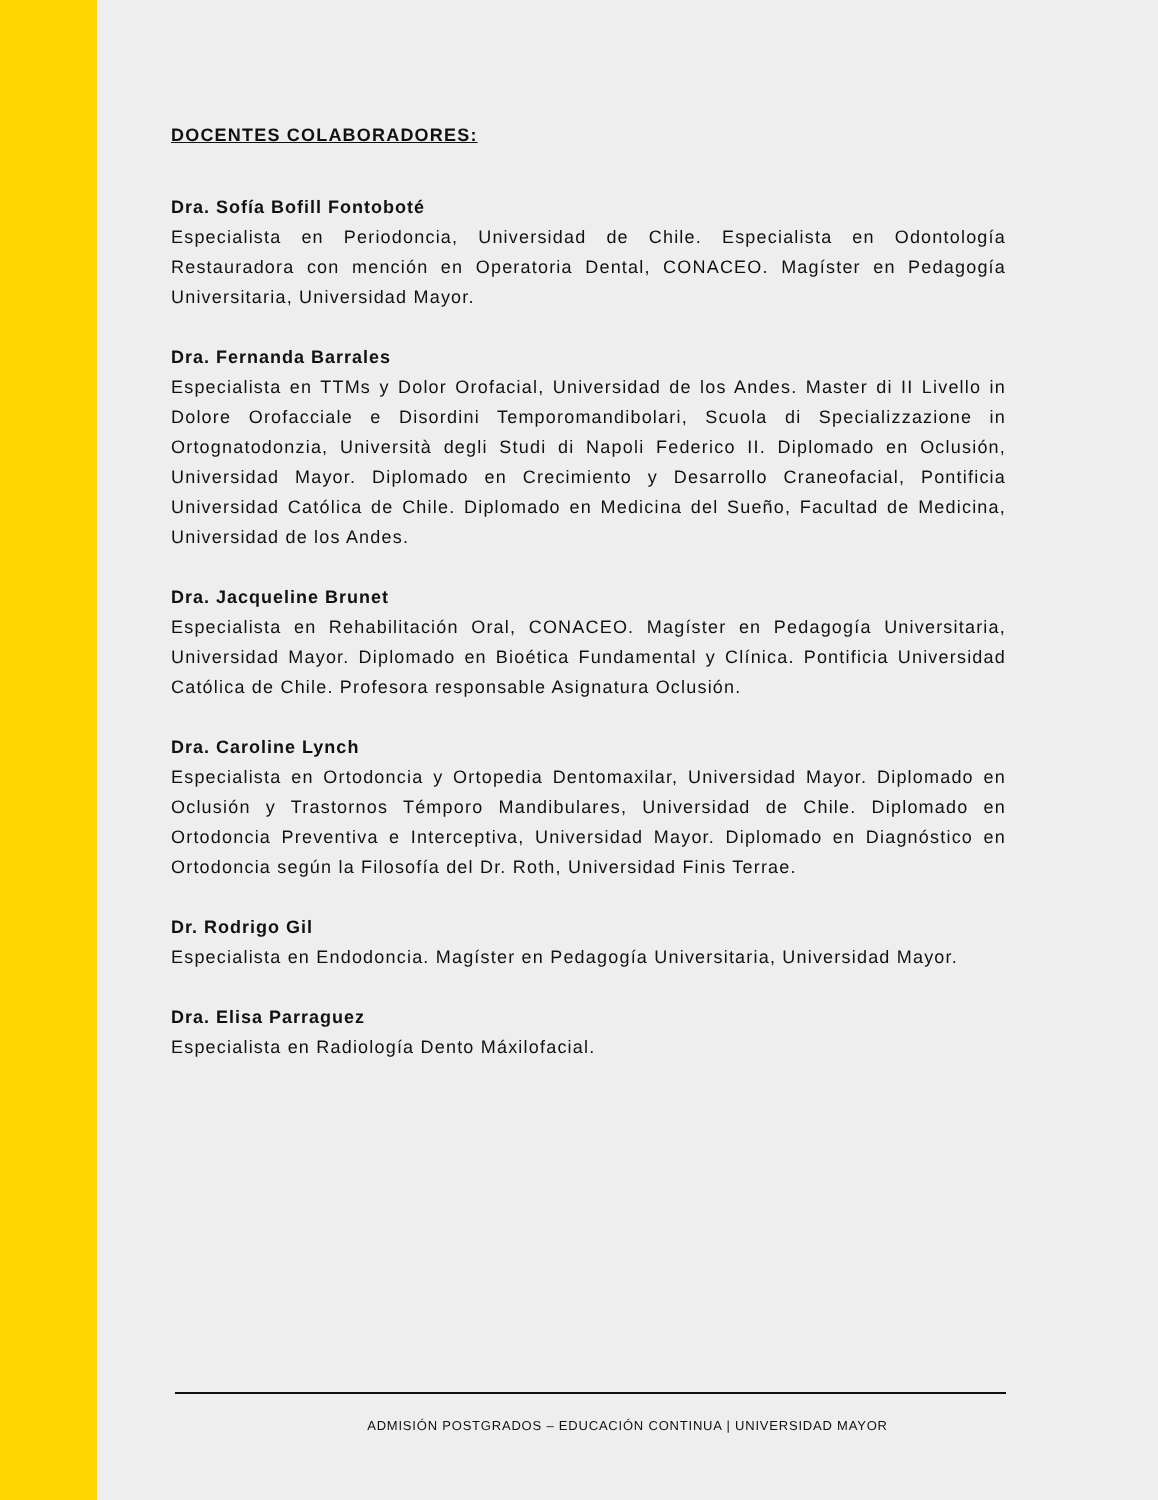DOCENTES COLABORADORES:
Dra. Sofía Bofill Fontoboté
Especialista en Periodoncia, Universidad de Chile. Especialista en Odontología Restauradora con mención en Operatoria Dental, CONACEO. Magíster en Pedagogía Universitaria, Universidad Mayor.
Dra. Fernanda Barrales
Especialista en TTMs y Dolor Orofacial, Universidad de los Andes. Master di II Livello in Dolore Orofacciale e Disordini Temporomandibolari, Scuola di Specializzazione in Ortognatodonzia, Università degli Studi di Napoli Federico II. Diplomado en Oclusión, Universidad Mayor. Diplomado en Crecimiento y Desarrollo Craneofacial, Pontificia Universidad Católica de Chile. Diplomado en Medicina del Sueño, Facultad de Medicina, Universidad de los Andes.
Dra. Jacqueline Brunet
Especialista en Rehabilitación Oral, CONACEO. Magíster en Pedagogía Universitaria, Universidad Mayor. Diplomado en Bioética Fundamental y Clínica. Pontificia Universidad Católica de Chile. Profesora responsable Asignatura Oclusión.
Dra. Caroline Lynch
Especialista en Ortodoncia y Ortopedia Dentomaxilar, Universidad Mayor. Diplomado en Oclusión y Trastornos Témporo Mandibulares, Universidad de Chile. Diplomado en Ortodoncia Preventiva e Interceptiva, Universidad Mayor. Diplomado en Diagnóstico en Ortodoncia según la Filosofía del Dr. Roth, Universidad Finis Terrae.
Dr. Rodrigo Gil
Especialista en Endodoncia. Magíster en Pedagogía Universitaria, Universidad Mayor.
Dra. Elisa Parraguez
Especialista en Radiología Dento Máxilofacial.
ADMISIÓN POSTGRADOS – EDUCACIÓN CONTINUA | UNIVERSIDAD MAYOR